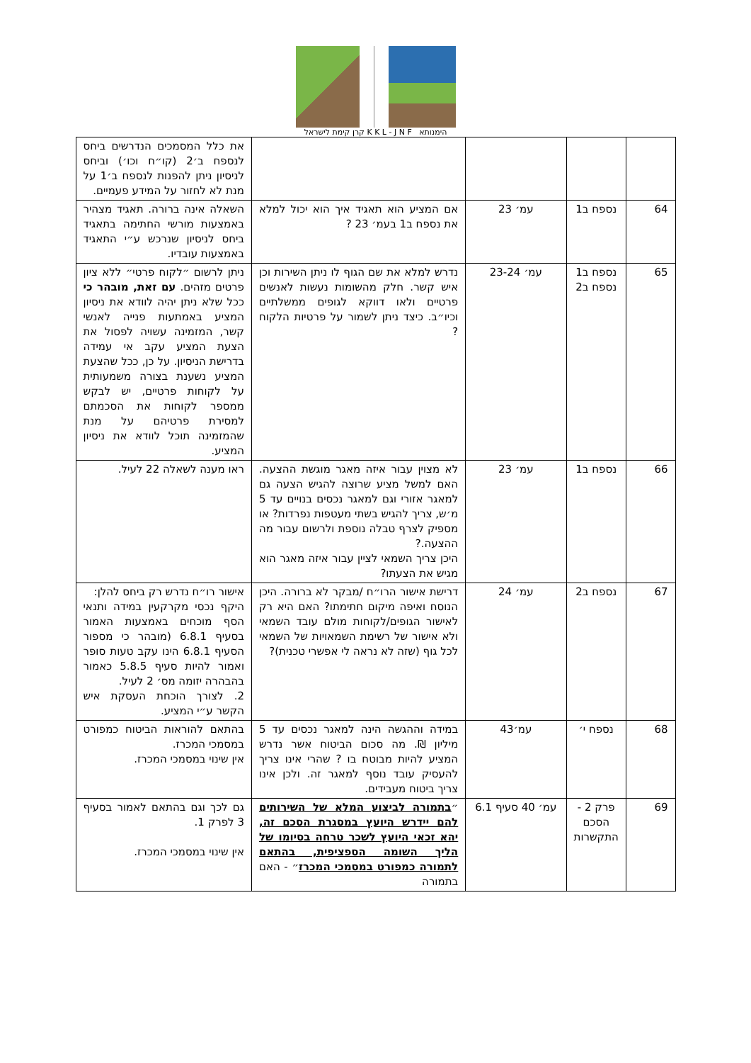קרן קימת לישראל K K L - J N F הימנותא
| | | | | את כלל המסמכים הנדרשים ביחס לנספח ב׳2 (קו״ח וכו׳) וביחס לניסיון ניתן להפנות לנספח ב׳1 על מנת לא לחזור על המידע פעמיים. |
| 64 | נספח ב1 | עמ׳ 23 | אם המציע הוא תאגיד איך הוא יכול למלא את נספח ב1 בעמ׳ 23 ? | השאלה אינה ברורה. תאגיד מצהיר באמצעות מורשי החתימה בתאגיד ביחס לניסיון שנרכש ע״י התאגיד באמצעות עובדיו. |
| 65 | נספח ב1 נספח ב2 | עמ׳ 23-24 | נדרש למלא את שם הגוף לו ניתן השירות וכן איש קשר. חלק מהשומות נעשות לאנשים פרטיים ולאו דווקא לגופים ממשלתיים וכיו״ב. כיצד ניתן לשמור על פרטיות הלקוח ? | ניתן לרשום ״לקוח פרטי״ ללא ציון פרטים מזהים. עם זאת, מובהר כי ככל שלא ניתן יהיה לוודא את ניסיון המציע באמתעות פנייה לאנשי קשר, המזמינה עשויה לפסול את הצעת המציע עקב אי עמידה בדרישת הניסיון. על כן, ככל שהצעת המציע נשענת בצורה משמעותית על לקוחות פרטיים, יש לבקש ממספר לקוחות את הסכמתם למסירת פרטיהם על מנת שהמזמינה תוכל לוודא את ניסיון המציע. |
| 66 | נספח ב1 | עמ׳ 23 | לא מצוין עבור איזה מאגר מוגשת ההצעה. האם למשל מציע שרוצה להגיש הצעה גם למאגר אזורי וגם למאגר נכסים בנויים עד 5 מ׳ש, צריך להגיש בשתי מעטפות נפרדות? או מספיק לצרף טבלה נוספת ולרשום עבור מה ההצעה.? היכן צריך השמאי לציין עבור איזה מאגר הוא מגיש את הצעתו? | ראו מענה לשאלה 22 לעיל. |
| 67 | נספח ב2 | עמ׳ 24 | דרישת אישור הרו״ח /מבקר לא ברורה. היכן הנוסח ואיפה מיקום חתימתו? האם היא רק לאישור הגופים/לקוחות מולם עובד השמאי ולא אישור של רשימת השמאויות של השמאי לכל גוף (שזה לא נראה לי אפשרי טכנית)? | אישור רו״ח נדרש רק ביחס להלן: היקף נכסי מקרקעין במידה ותנאי הסף מוכחים באמצעות האמור בסעיף 6.8.1 (מובהר כי מספור הסעיף 6.8.1 הינו עקב טעות סופר ואמור להיות סעיף 5.8.5 כאמור בהבהרה יזומה מס׳ 2 לעיל. 2. לצורך הוכחת העסקת איש הקשר ע״י המציע. |
| 68 | נספח י׳ | עמ׳43 | במידה וההגשה הינה למאגר נכסים עד 5 מיליון ₪. מה סכום הביטוח אשר נדרש המציע להיות מבוטח בו ? שהרי אינו צריך להעסיק עובד נוסף למאגר זה. ולכן אינו צריך ביטוח מעבידים. | בהתאם להוראות הביטוח כמפורט במסמכי המכרז. אין שינוי במסמכי המכרז. |
| 69 | פרק 2 - הסכם התקשרות | עמ׳ 40 סעיף 6.1 | ״ בתמורה לביצוע המלא של השירותים להם יידרש היועץ במסגרת הסכם זה, יהא זכאי היועץ לשכר טרחה בסיומו של הליך השומה הספציפית, בהתאם לתמורה כמפורט במסמכי המכרז ״ - האם בתמורה | גם לכך וגם בהתאם לאמור בסעיף 3 לפרק 1. אין שינוי במסמכי המכרז. |